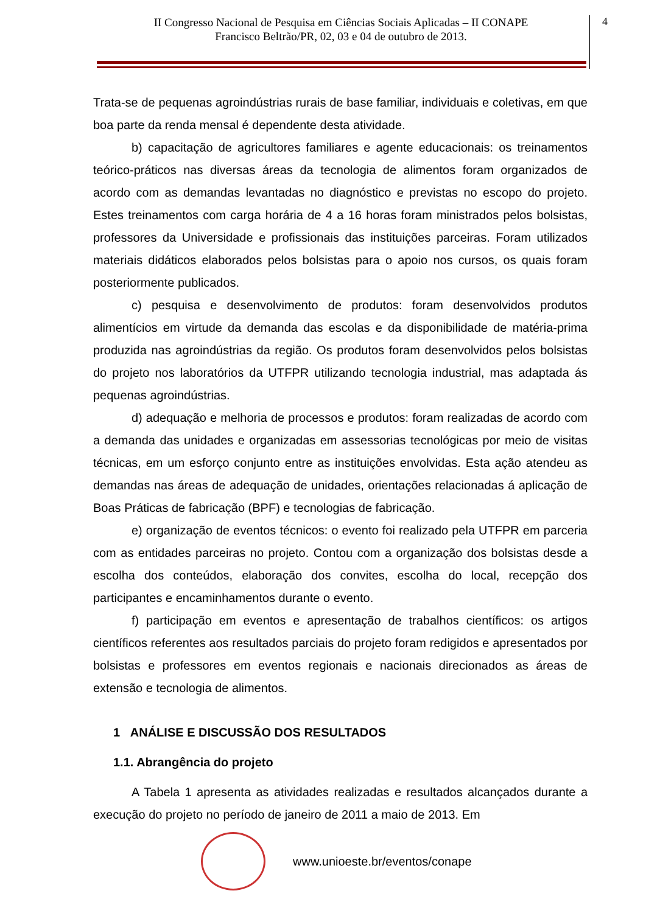II Congresso Nacional de Pesquisa em Ciências Sociais Aplicadas – II CONAPE
Francisco Beltrão/PR, 02, 03 e 04 de outubro de 2013.
4
Trata-se de pequenas agroindústrias rurais de base familiar, individuais e coletivas, em que boa parte da renda mensal é dependente desta atividade.
b) capacitação de agricultores familiares e agente educacionais: os treinamentos teórico-práticos nas diversas áreas da tecnologia de alimentos foram organizados de acordo com as demandas levantadas no diagnóstico e previstas no escopo do projeto. Estes treinamentos com carga horária de 4 a 16 horas foram ministrados pelos bolsistas, professores da Universidade e profissionais das instituições parceiras. Foram utilizados materiais didáticos elaborados pelos bolsistas para o apoio nos cursos, os quais foram posteriormente publicados.
c) pesquisa e desenvolvimento de produtos: foram desenvolvidos produtos alimentícios em virtude da demanda das escolas e da disponibilidade de matéria-prima produzida nas agroindústrias da região. Os produtos foram desenvolvidos pelos bolsistas do projeto nos laboratórios da UTFPR utilizando tecnologia industrial, mas adaptada ás pequenas agroindústrias.
d) adequação e melhoria de processos e produtos: foram realizadas de acordo com a demanda das unidades e organizadas em assessorias tecnológicas por meio de visitas técnicas, em um esforço conjunto entre as instituições envolvidas. Esta ação atendeu as demandas nas áreas de adequação de unidades, orientações relacionadas á aplicação de Boas Práticas de fabricação (BPF) e tecnologias de fabricação.
e) organização de eventos técnicos: o evento foi realizado pela UTFPR em parceria com as entidades parceiras no projeto. Contou com a organização dos bolsistas desde a escolha dos conteúdos, elaboração dos convites, escolha do local, recepção dos participantes e encaminhamentos durante o evento.
f) participação em eventos e apresentação de trabalhos científicos: os artigos científicos referentes aos resultados parciais do projeto foram redigidos e apresentados por bolsistas e professores em eventos regionais e nacionais direcionados as áreas de extensão e tecnologia de alimentos.
1 ANÁLISE E DISCUSSÃO DOS RESULTADOS
1.1. Abrangência do projeto
A Tabela 1 apresenta as atividades realizadas e resultados alcançados durante a execução do projeto no período de janeiro de 2011 a maio de 2013. Em
www.unioeste.br/eventos/conape